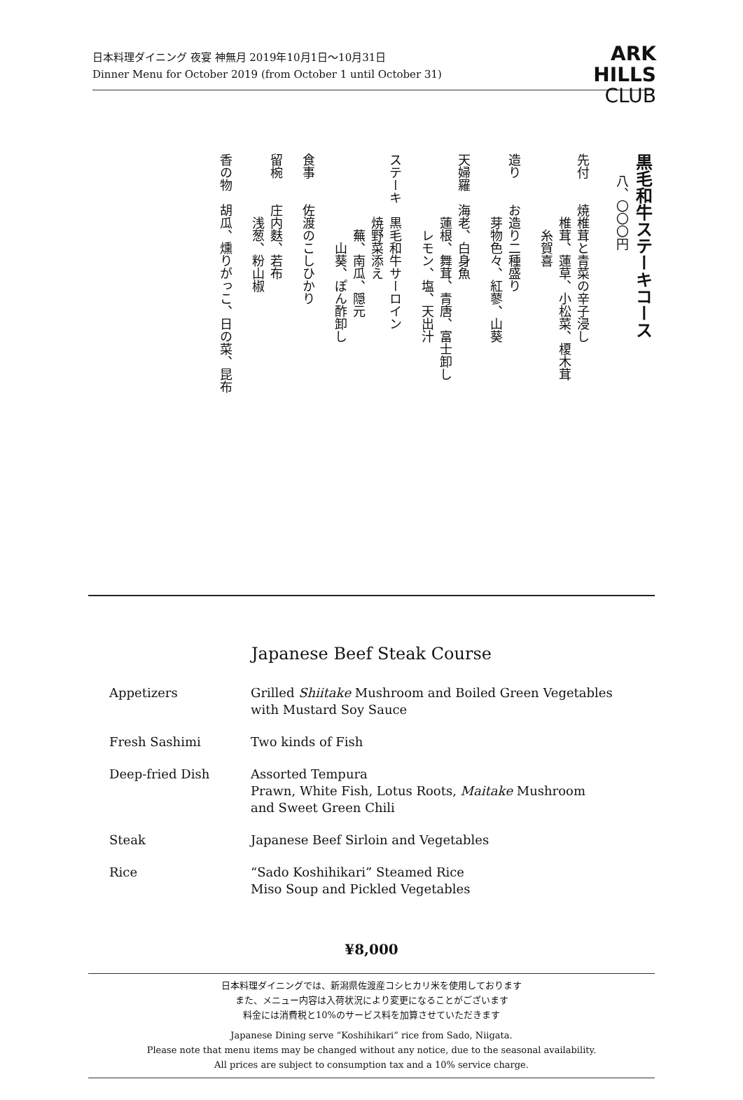日本料理ダイニング 夜宴 神無月 2019年10月1日～10月31日
Dinner Menu for October 2019 (from October 1 until October 31)
ARK
HILLS
CLUB
黒毛和牛ステーキコース
八、〇〇〇円
先付　　焼椎茸と青菜の辛子浸し
　　　　　椎茸、蓮草、小松菜、榎木茸
　　　　　　糸賀喜
造り　　お造り二種盛り
　　　　　芽物色々、紅蓼、山葵
天婦羅　海老、白身魚
　　　　　蓮根、舞茸、青唐、富士卸し
　　　　　　レモン、塩、天出汁
ステーキ　黒毛和牛サーロイン
　　　　　焼野菜添え
　　　　　　蕪、南瓜、隠元
　　　　　　　山葵、ぽん酢卸し
食事　　佐渡のこしひかり
留椀　　庄内麩、若布
　　　　　浅葱、粉山椒
香の物　胡瓜、燻りがっこ、日の菜、昆布
Japanese Beef Steak Course
| Appetizers | Grilled Shiitake Mushroom and Boiled Green Vegetables with Mustard Soy Sauce |
| Fresh Sashimi | Two kinds of Fish |
| Deep-fried Dish | Assorted Tempura Prawn, White Fish, Lotus Roots, Maitake Mushroom and Sweet Green Chili |
| Steak | Japanese Beef Sirloin and Vegetables |
| Rice | “Sado Koshihikari” Steamed Rice Miso Soup and Pickled Vegetables |
¥8,000
日本料理ダイニングでは、新潟県佐渡産コシヒカリ米を使用しております
また、メニュー内容は入荷状況により変更になることがございます
料金には消費税と10%のサービス料を加算させていただきます
Japanese Dining serve “Koshihikari” rice from Sado, Niigata.
Please note that menu items may be changed without any notice, due to the seasonal availability.
All prices are subject to consumption tax and a 10% service charge.